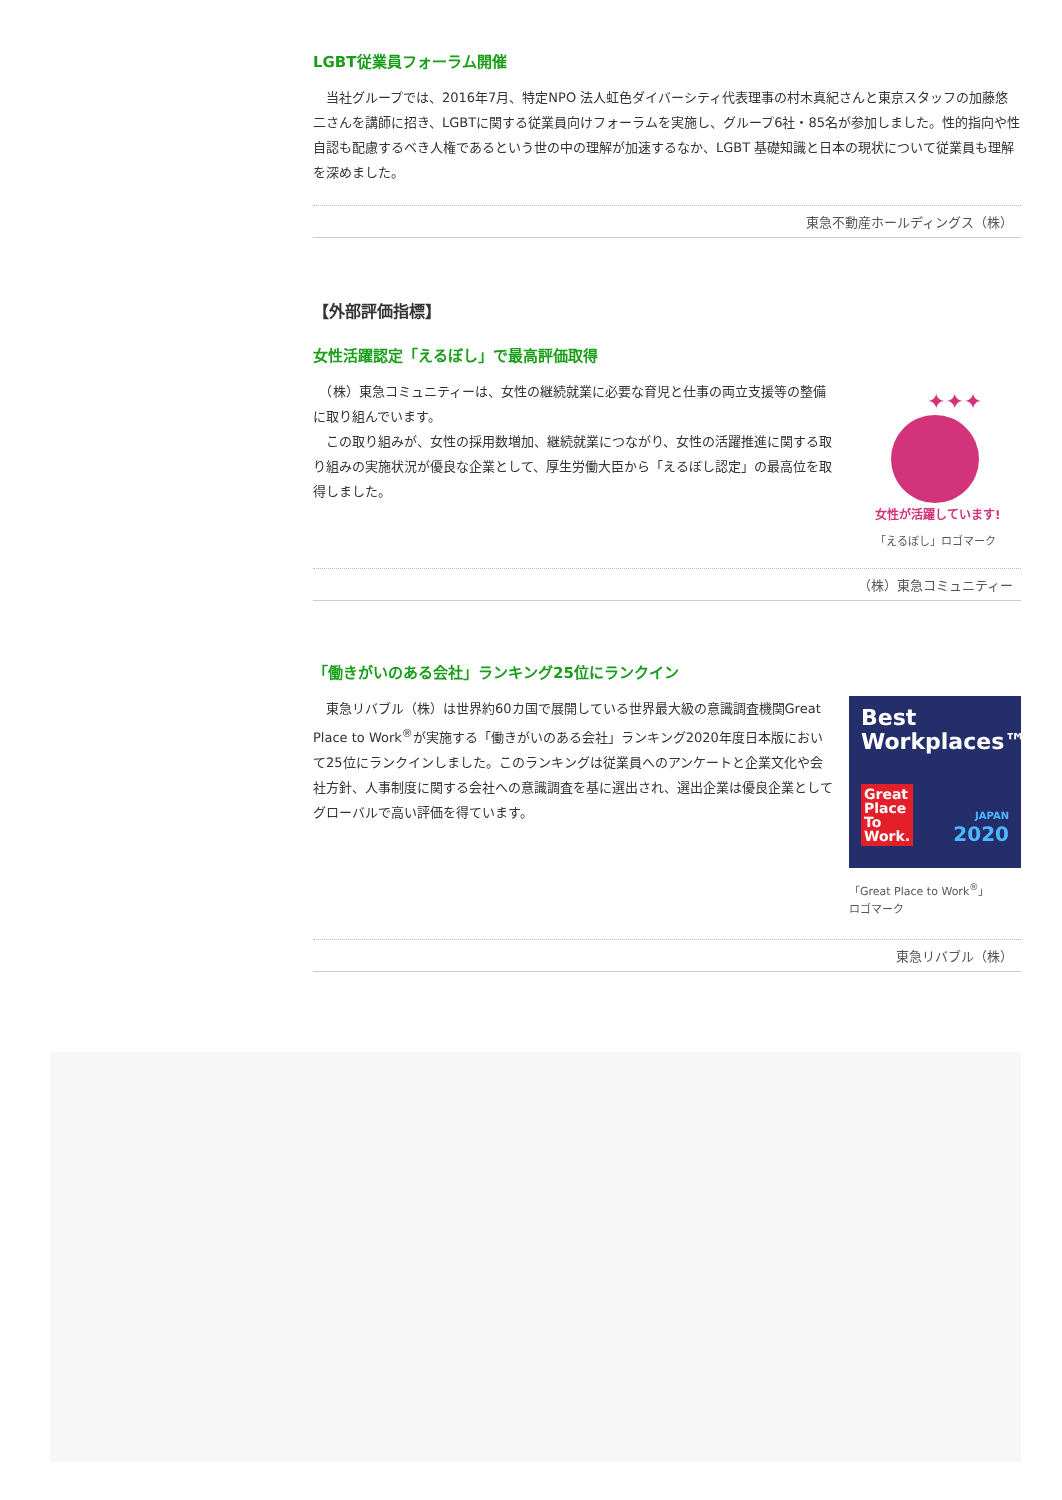LGBT従業員フォーラム開催
　当社グループでは、2016年7月、特定NPO 法人虹色ダイバーシティ代表理事の村木真紀さんと東京スタッフの加藤悠二さんを講師に招き、LGBTに関する従業員向けフォーラムを実施し、グループ6社・85名が参加しました。性的指向や性自認も配慮するべき人権であるという世の中の理解が加速するなか、LGBT 基礎知識と日本の現状について従業員も理解を深めました。
東急不動産ホールディングス（株）
【外部評価指標】
女性活躍認定「えるぼし」で最高評価取得
　（株）東急コミュニティーは、女性の継続就業に必要な育児と仕事の両立支援等の整備に取り組んでいます。
　この取り組みが、女性の採用数増加、継続就業につながり、女性の活躍推進に関する取り組みの実施状況が優良な企業として、厚生労働大臣から「えるぼし認定」の最高位を取得しました。
✦✦✦
女性が活躍しています!
「えるぼし」ロゴマーク
（株）東急コミュニティー
「働きがいのある会社」ランキング25位にランクイン
　東急リバブル（株）は世界約60カ国で展開している世界最大級の意識調査機関Great Place to Work<sup>®</sup>が実施する「働きがいのある会社」ランキング2020年度日本版において25位にランクインしました。このランキングは従業員へのアンケートと企業文化や会社方針、人事制度に関する会社への意識調査を基に選出され、選出企業は優良企業としてグローバルで高い評価を得ています。
Best
Workplaces™
Great
Place
To
Work.
JAPAN
2020
「Great Place to Work<sup>®</sup>」
ロゴマーク
東急リバブル（株）